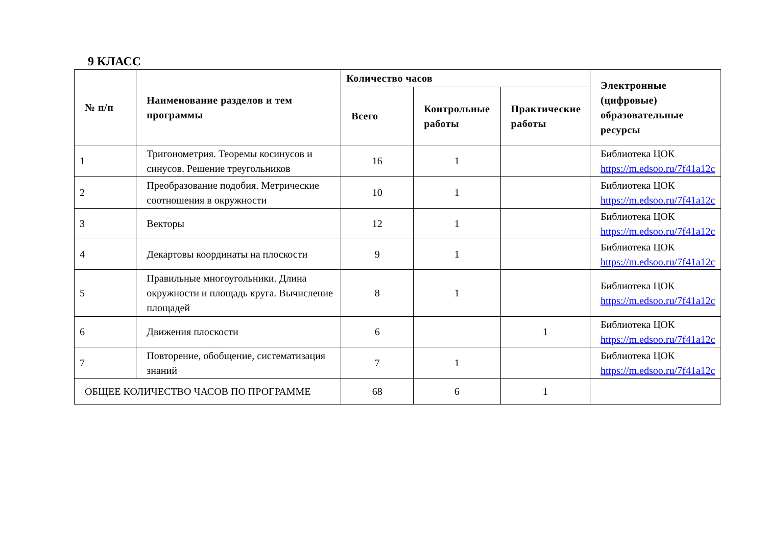9 КЛАСС
| № п/п | Наименование разделов и тем программы | Количество часов | | | Электронные (цифровые) образовательные ресурсы |
| --- | --- | --- | --- | --- | --- |
| | | Всего | Контрольные работы | Практические работы | |
| 1 | Тригонометрия. Теоремы косинусов и синусов. Решение треугольников | 16 | 1 | | Библиотека ЦОК https://m.edsoo.ru/7f41a12c |
| 2 | Преобразование подобия. Метрические соотношения в окружности | 10 | 1 | | Библиотека ЦОК https://m.edsoo.ru/7f41a12c |
| 3 | Векторы | 12 | 1 | | Библиотека ЦОК https://m.edsoo.ru/7f41a12c |
| 4 | Декартовы координаты на плоскости | 9 | 1 | | Библиотека ЦОК https://m.edsoo.ru/7f41a12c |
| 5 | Правильные многоугольники. Длина окружности и площадь круга. Вычисление площадей | 8 | 1 | | Библиотека ЦОК https://m.edsoo.ru/7f41a12c |
| 6 | Движения плоскости | 6 | | 1 | Библиотека ЦОК https://m.edsoo.ru/7f41a12c |
| 7 | Повторение, обобщение, систематизация знаний | 7 | 1 | | Библиотека ЦОК https://m.edsoo.ru/7f41a12c |
| ОБЩЕЕ КОЛИЧЕСТВО ЧАСОВ ПО ПРОГРАММЕ | | 68 | 6 | 1 | |